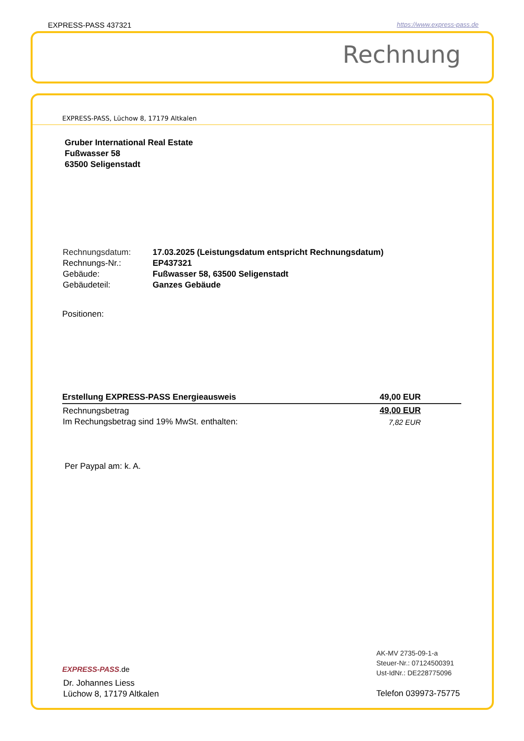EXPRESS-PASS 437321 https://www.express-pass.de
Rechnung
EXPRESS-PASS, Lüchow 8, 17179 Altkalen
Gruber International Real Estate
Fußwasser 58
63500 Seligenstadt
| Rechnungsdatum: | 17.03.2025 (Leistungsdatum entspricht Rechnungsdatum) |
| Rechnungs-Nr.: | EP437321 |
| Gebäude: | Fußwasser 58, 63500 Seligenstadt |
| Gebäudeteil: | Ganzes Gebäude |
Positionen:
| Erstellung EXPRESS-PASS Energieausweis | 49,00 EUR |
| Rechnungsbetrag | 49,00 EUR |
| Im Rechungsbetrag sind 19% MwSt. enthalten: | 7,82 EUR |
Per Paypal am: k. A.
AK-MV 2735-09-1-a
Steuer-Nr.: 07124500391
Ust-IdNr.: DE228775096
EXPRESS-PASS.de
Dr. Johannes Liess
Lüchow 8, 17179 Altkalen
Telefon 039973-75775